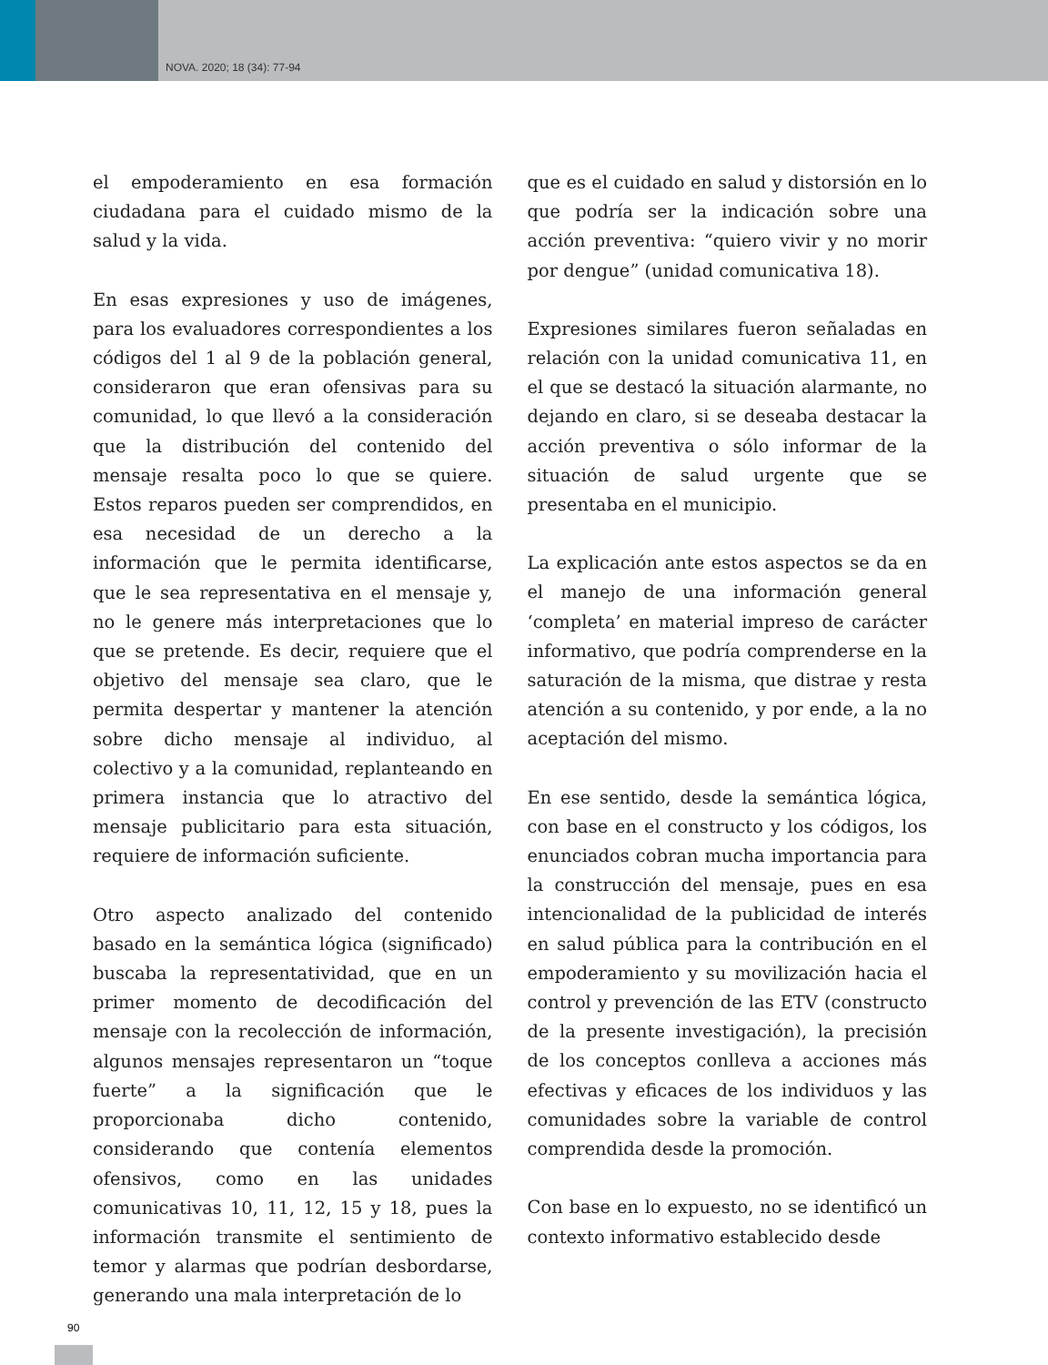NOVA. 2020; 18 (34): 77-94
el empoderamiento en esa formación ciudadana para el cuidado mismo de la salud y la vida.
En esas expresiones y uso de imágenes, para los evaluadores correspondientes a los códigos del 1 al 9 de la población general, consideraron que eran ofensivas para su comunidad, lo que llevó a la consideración que la distribución del contenido del mensaje resalta poco lo que se quiere. Estos reparos pueden ser comprendidos, en esa necesidad de un derecho a la información que le permita identificarse, que le sea representativa en el mensaje y, no le genere más interpretaciones que lo que se pretende. Es decir, requiere que el objetivo del mensaje sea claro, que le permita despertar y mantener la atención sobre dicho mensaje al individuo, al colectivo y a la comunidad, replanteando en primera instancia que lo atractivo del mensaje publicitario para esta situación, requiere de información suficiente.
Otro aspecto analizado del contenido basado en la semántica lógica (significado) buscaba la representatividad, que en un primer momento de decodificación del mensaje con la recolección de información, algunos mensajes representaron un “toque fuerte” a la significación que le proporcionaba dicho contenido, considerando que contenía elementos ofensivos, como en las unidades comunicativas 10, 11, 12, 15 y 18, pues la información transmite el sentimiento de temor y alarmas que podrían desbordarse, generando una mala interpretación de lo
que es el cuidado en salud y distorsión en lo que podría ser la indicación sobre una acción preventiva: “quiero vivir y no morir por dengue” (unidad comunicativa 18).
Expresiones similares fueron señaladas en relación con la unidad comunicativa 11, en el que se destacó la situación alarmante, no dejando en claro, si se deseaba destacar la acción preventiva o sólo informar de la situación de salud urgente que se presentaba en el municipio.
La explicación ante estos aspectos se da en el manejo de una información general ‘completa’ en material impreso de carácter informativo, que podría comprenderse en la saturación de la misma, que distrae y resta atención a su contenido, y por ende, a la no aceptación del mismo.
En ese sentido, desde la semántica lógica, con base en el constructo y los códigos, los enunciados cobran mucha importancia para la construcción del mensaje, pues en esa intencionalidad de la publicidad de interés en salud pública para la contribución en el empoderamiento y su movilización hacia el control y prevención de las ETV (constructo de la presente investigación), la precisión de los conceptos conlleva a acciones más efectivas y eficaces de los individuos y las comunidades sobre la variable de control comprendida desde la promoción.
Con base en lo expuesto, no se identificó un contexto informativo establecido desde
90